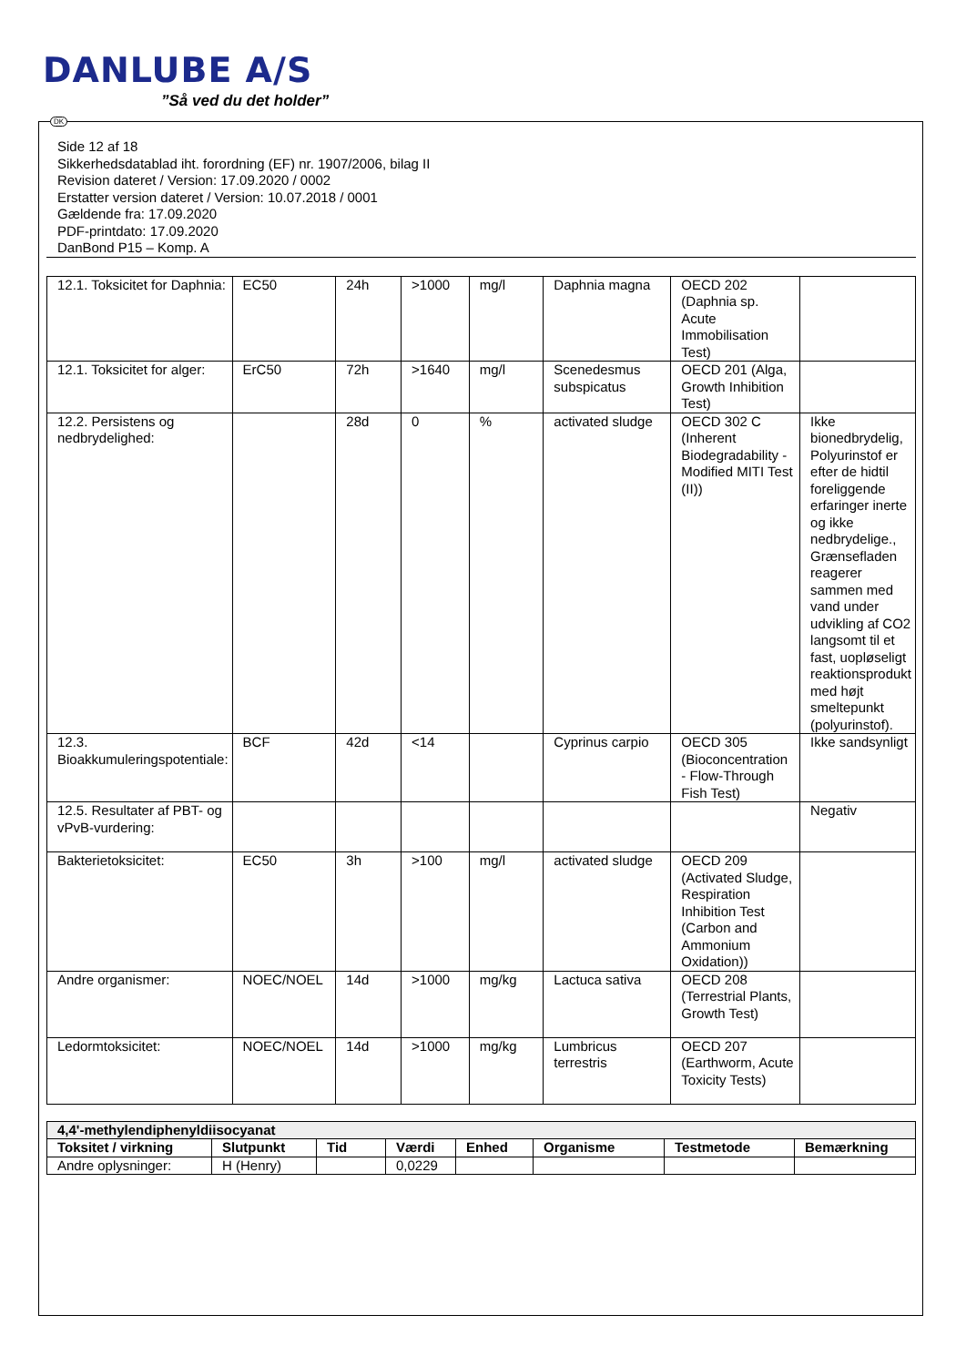DANLUBE A/S
”Så ved du det holder”
DK
Side 12 af 18
Sikkerhedsdatablad iht. forordning (EF) nr. 1907/2006, bilag II
Revision dateret / Version: 17.09.2020 / 0002
Erstatter version dateret / Version: 10.07.2018 / 0001
Gældende fra: 17.09.2020
PDF-printdato: 17.09.2020
DanBond P15 – Komp. A
| 12.1. Toksicitet for Daphnia: | EC50 | 24h | >1000 | mg/l | Daphnia magna | OECD 202 (Daphnia sp. Acute Immobilisation Test) | |
| 12.1. Toksicitet for alger: | ErC50 | 72h | >1640 | mg/l | Scenedesmus subspicatus | OECD 201 (Alga, Growth Inhibition Test) | |
| 12.2. Persistens og nedbrydelighed: | | 28d | 0 | % | activated sludge | OECD 302 C (Inherent Biodegradability - Modified MITI Test (II)) | Ikke bionedbrydelig, Polyurinstof er efter de hidtil foreliggende erfaringer inerte og ikke nedbrydelige., Grænsefladen reagerer sammen med vand under udvikling af CO2 langsomt til et fast, uopløseligt reaktionsprodukt med højt smeltepunkt (polyurinstof). |
| 12.3. Bioakkumuleringspotentiale: | BCF | 42d | <14 | | Cyprinus carpio | OECD 305 (Bioconcentration - Flow-Through Fish Test) | Ikke sandsynligt |
| 12.5. Resultater af PBT- og vPvB-vurdering: | | | | | | | Negativ |
| Bakterietoksicitet: | EC50 | 3h | >100 | mg/l | activated sludge | OECD 209 (Activated Sludge, Respiration Inhibition Test (Carbon and Ammonium Oxidation)) | |
| Andre organismer: | NOEC/NOEL | 14d | >1000 | mg/kg | Lactuca sativa | OECD 208 (Terrestrial Plants, Growth Test) | |
| Ledormtoksicitet: | NOEC/NOEL | 14d | >1000 | mg/kg | Lumbricus terrestris | OECD 207 (Earthworm, Acute Toxicity Tests) | |
| 4,4'-methylendiphenyldiisocyanat | | | | | | | |
| --- | --- | --- | --- | --- | --- | --- | --- |
| Toksitet / virkning | Slutpunkt | Tid | Værdi | Enhed | Organisme | Testmetode | Bemærkning |
| Andre oplysninger: | H (Henry) | | 0,0229 | | | | |